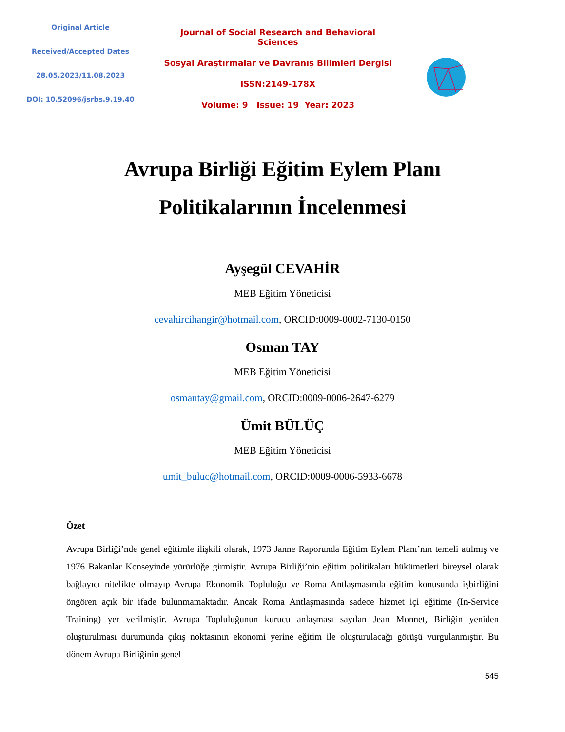Original Article
Received/Accepted Dates
28.05.2023/11.08.2023
DOI: 10.52096/jsrbs.9.19.40
Journal of Social Research and Behavioral Sciences
Sosyal Araştırmalar ve Davranış Bilimleri Dergisi
ISSN:2149-178X
Volume: 9 Issue: 19 Year: 2023
Avrupa Birliği Eğitim Eylem Planı
Politikalarının İncelenmesi
Ayşegül CEVAHİR
MEB Eğitim Yöneticisi
cevahircihangir@hotmail.com, ORCID:0009-0002-7130-0150
Osman TAY
MEB Eğitim Yöneticisi
osmantay@gmail.com, ORCID:0009-0006-2647-6279
Ümit BÜLÜÇ
MEB Eğitim Yöneticisi
umit_buluc@hotmail.com, ORCID:0009-0006-5933-6678
Özet
Avrupa Birliği’nde genel eğitimle ilişkili olarak, 1973 Janne Raporunda Eğitim Eylem Planı’nın temeli atılmış ve 1976 Bakanlar Konseyinde yürürlüğe girmiştir. Avrupa Birliği’nin eğitim politikaları hükümetleri bireysel olarak bağlayıcı nitelikte olmayıp Avrupa Ekonomik Topluluğu ve Roma Antlaşmasında eğitim konusunda işbirliğini öngören açık bir ifade bulunmamaktadır. Ancak Roma Antlaşmasında sadece hizmet içi eğitime (In-Service Training) yer verilmiştir. Avrupa Topluluğunun kurucu anlaşması sayılan Jean Monnet, Birliğin yeniden oluşturulması durumunda çıkış noktasının ekonomi yerine eğitim ile oluşturulacağı görüşü vurgulanmıştır. Bu dönem Avrupa Birliğinin genel
545